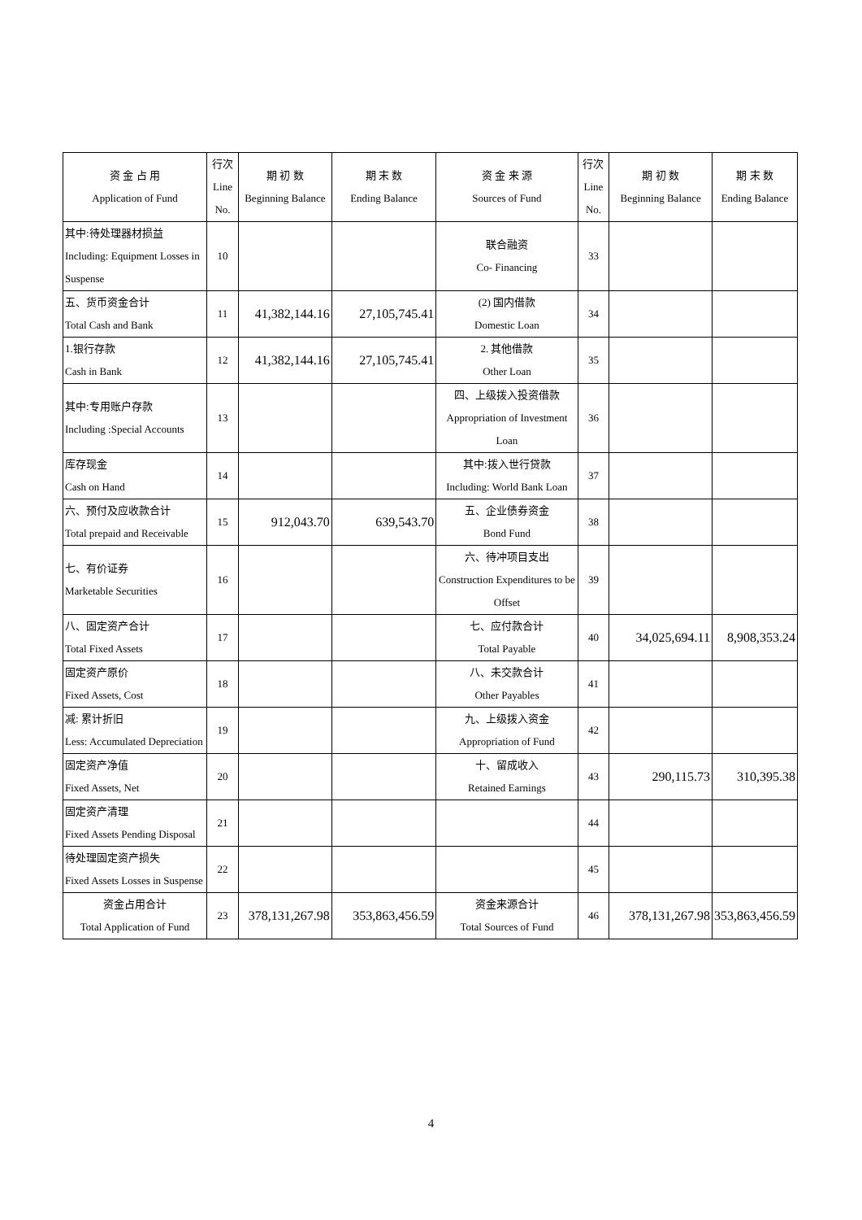| 资 金 占 用 Application of Fund | 行次 Line No. | 期 初 数 Beginning Balance | 期 末 数 Ending Balance | 资 金 来 源 Sources of Fund | 行次 Line No. | 期 初 数 Beginning Balance | 期 末 数 Ending Balance |
| --- | --- | --- | --- | --- | --- | --- | --- |
| 其中:待处理器材损益 Including: Equipment Losses in Suspense | 10 | | | 联合融资 Co- Financing | 33 | | |
| 五、货币资金合计 Total Cash and Bank | 11 | 41,382,144.16 | 27,105,745.41 | (2) 国内借款 Domestic Loan | 34 | | |
| 1.银行存款 Cash in Bank | 12 | 41,382,144.16 | 27,105,745.41 | 2. 其他借款 Other Loan | 35 | | |
| 其中:专用账户存款 Including :Special Accounts | 13 | | | 四、上级拨入投资借款 Appropriation of Investment Loan | 36 | | |
| 库存现金 Cash on Hand | 14 | | | 其中:拨入世行贷款 Including: World Bank Loan | 37 | | |
| 六、预付及应收款合计 Total prepaid and Receivable | 15 | 912,043.70 | 639,543.70 | 五、企业债券资金 Bond Fund | 38 | | |
| 七、有价证券 Marketable Securities | 16 | | | 六、待冲项目支出 Construction Expenditures to be Offset | 39 | | |
| 八、固定资产合计 Total Fixed Assets | 17 | | | 七、应付款合计 Total Payable | 40 | 34,025,694.11 | 8,908,353.24 |
| 固定资产原价 Fixed Assets, Cost | 18 | | | 八、未交款合计 Other Payables | 41 | | |
| 减: 累计折旧 Less: Accumulated Depreciation | 19 | | | 九、上级拨入资金 Appropriation of Fund | 42 | | |
| 固定资产净值 Fixed Assets, Net | 20 | | | 十、留成收入 Retained Earnings | 43 | 290,115.73 | 310,395.38 |
| 固定资产清理 Fixed Assets Pending Disposal | 21 | | | | 44 | | |
| 待处理固定资产损失 Fixed Assets Losses in Suspense | 22 | | | | 45 | | |
| 资金占用合计 Total Application of Fund | 23 | 378,131,267.98 | 353,863,456.59 | 资金来源合计 Total Sources of Fund | 46 | 378,131,267.98 | 353,863,456.59 |
4